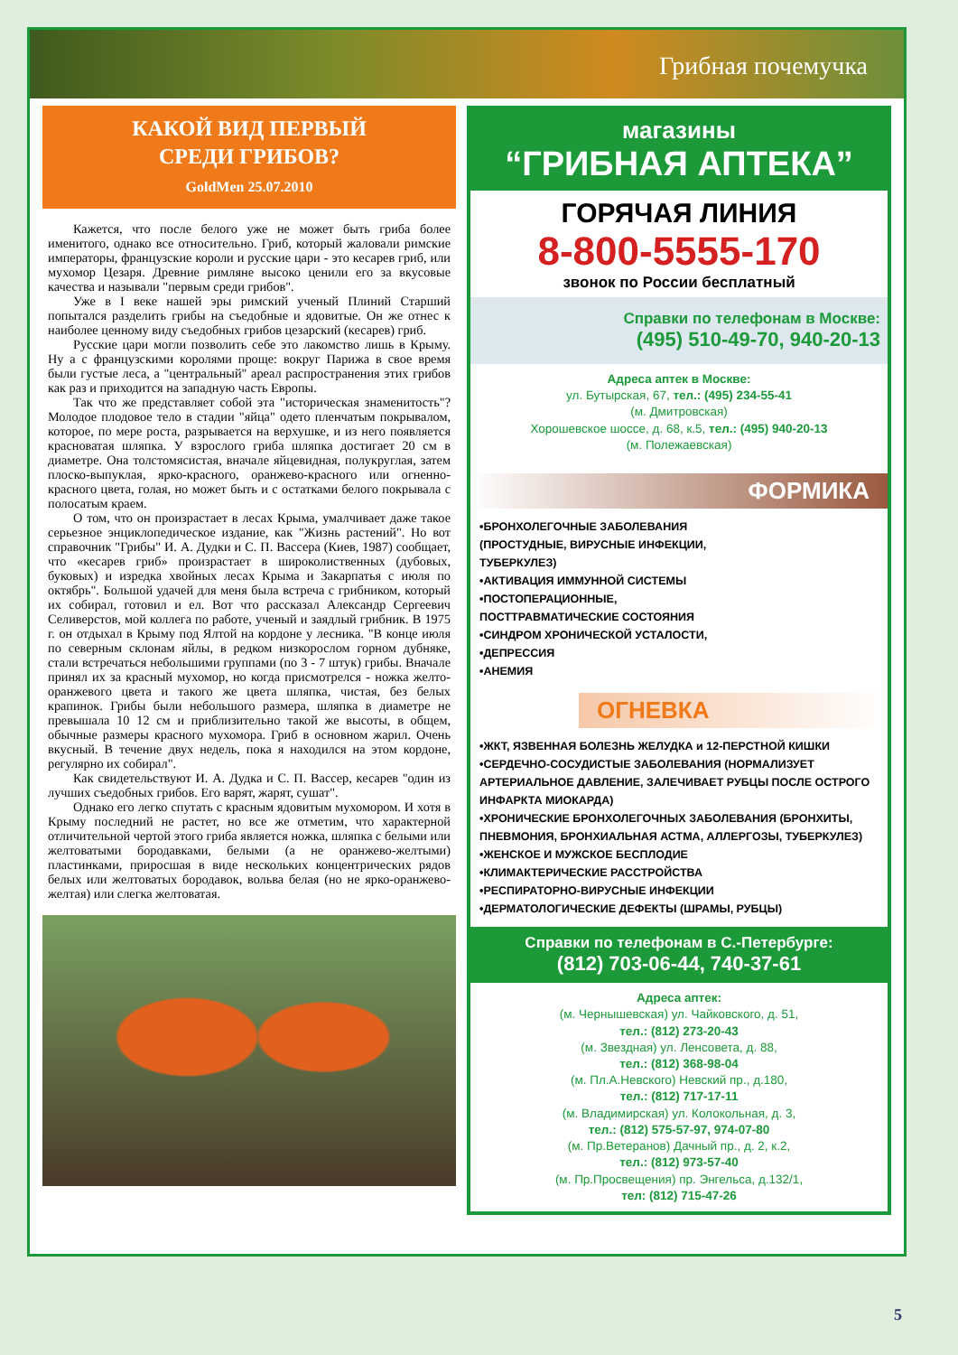Грибная почемучка
КАКОЙ ВИД ПЕРВЫЙ
СРЕДИ ГРИБОВ?
GoldMen 25.07.2010
Кажется, что после белого уже не может быть гриба более именитого, однако все относительно. Гриб, который жаловали римские императоры, французские короли и русские цари - это кесарев гриб, или мухомор Цезаря. Древние римляне высоко ценили его за вкусовые качества и называли "первым среди грибов".
Уже в I веке нашей эры римский ученый Плиний Старший попытался разделить грибы на съедобные и ядовитые. Он же отнес к наиболее ценному виду съедобных грибов цезарский (кесарев) гриб.
Русские цари могли позволить себе это лакомство лишь в Крыму. Ну а с французскими королями проще: вокруг Парижа в свое время были густые леса, а "центральный" ареал распространения этих грибов как раз и приходится на западную часть Европы.
Так что же представляет собой эта "историческая знаменитость"? Молодое плодовое тело в стадии "яйца" одето пленчатым покрывалом, которое, по мере роста, разрывается на верхушке, и из него появляется красноватая шляпка. У взрослого гриба шляпка достигает 20 см в диаметре. Она толстомясистая, вначале яйцевидная, полукруглая, затем плоско-выпуклая, ярко-красного, оранжево-красного или огненно-красного цвета, голая, но может быть и с остатками белого покрывала с полосатым краем.
О том, что он произрастает в лесах Крыма, умалчивает даже такое серьезное энциклопедическое издание, как "Жизнь растений". Но вот справочник "Грибы" И. А. Дудки и С. П. Вассера (Киев, 1987) сообщает, что «кесарев гриб» произрастает в широколиственных (дубовых, буковых) и изредка хвойных лесах Крыма и Закарпатья с июля по октябрь". Большой удачей для меня была встреча с грибником, который их собирал, готовил и ел. Вот что рассказал Александр Сергеевич Селиверстов, мой коллега по работе, ученый и заядлый грибник. В 1975 г. он отдыхал в Крыму под Ялтой на кордоне у лесника. "В конце июля по северным склонам яйлы, в редком низкорослом горном дубняке, стали встречаться небольшими группами (по 3 - 7 штук) грибы. Вначале принял их за красный мухомор, но когда присмотрелся - ножка желто-оранжевого цвета и такого же цвета шляпка, чистая, без белых крапинок. Грибы были небольшого размера, шляпка в диаметре не превышала 10 12 см и приблизительно такой же высоты, в общем, обычные размеры красного мухомора. Гриб в основном жарил. Очень вкусный. В течение двух недель, пока я находился на этом кордоне, регулярно их собирал".
Как свидетельствуют И. А. Дудка и С. П. Вассер, кесарев "один из лучших съедобных грибов. Его варят, жарят, сушат".
Однако его легко спутать с красным ядовитым мухомором. И хотя в Крыму последний не растет, но все же отметим, что характерной отличительной чертой этого гриба является ножка, шляпка с белыми или желтоватыми бородавками, белыми (а не оранжево-желтыми) пластинками, приросшая в виде нескольких концентрических рядов белых или желтоватых бородавок, вольва белая (но не ярко-оранжево-желтая) или слегка желтоватая.
магазины
“ГРИБНАЯ АПТЕКА”
ГОРЯЧАЯ ЛИНИЯ
8-800-5555-170
звонок по России бесплатный
Справки по телефонам в Москве:
(495) 510-49-70, 940-20-13
Адреса аптек в Москве:
ул. Бутырская, 67, тел.: (495) 234-55-41
(м. Дмитровская)
Хорошевское шоссе, д. 68, к.5, тел.: (495) 940-20-13
(м. Полежаевская)
ФОРМИКА
•БРОНХОЛЕГОЧНЫЕ ЗАБОЛЕВАНИЯ
(ПРОСТУДНЫЕ, ВИРУСНЫЕ ИНФЕКЦИИ,
ТУБЕРКУЛЕЗ)
•АКТИВАЦИЯ ИММУННОЙ СИСТЕМЫ
•ПОСТОПЕРАЦИОННЫЕ,
ПОСТТРАВМАТИЧЕСКИЕ СОСТОЯНИЯ
•СИНДРОМ ХРОНИЧЕСКОЙ УСТАЛОСТИ,
•ДЕПРЕССИЯ
•АНЕМИЯ
ОГНЕВКА
•ЖКТ, ЯЗВЕННАЯ БОЛЕЗНЬ ЖЕЛУДКА и 12-ПЕРСТНОЙ КИШКИ
•СЕРДЕЧНО-СОСУДИСТЫЕ ЗАБОЛЕВАНИЯ (НОРМАЛИЗУЕТ АРТЕРИАЛЬНОЕ ДАВЛЕНИЕ, ЗАЛЕЧИВАЕТ РУБЦЫ ПОСЛЕ ОСТРОГО ИНФАРКТА МИОКАРДА)
•ХРОНИЧЕСКИЕ БРОНХОЛЕГОЧНЫХ ЗАБОЛЕВАНИЯ (БРОНХИТЫ, ПНЕВМОНИЯ, БРОНХИАЛЬНАЯ АСТМА, АЛЛЕРГОЗЫ, ТУБЕРКУЛЕЗ)
•ЖЕНСКОЕ И МУЖСКОЕ БЕСПЛОДИЕ
•КЛИМАКТЕРИЧЕСКИЕ РАССТРОЙСТВА
•РЕСПИРАТОРНО-ВИРУСНЫЕ ИНФЕКЦИИ
•ДЕРМАТОЛОГИЧЕСКИЕ ДЕФЕКТЫ (ШРАМЫ, РУБЦЫ)
Справки по телефонам в С.-Петербурге:
(812) 703-06-44, 740-37-61
Адреса аптек:
(м. Чернышевская) ул. Чайковского, д. 51,
тел.: (812) 273-20-43
(м. Звездная) ул. Ленсовета, д. 88,
тел.: (812) 368-98-04
(м. Пл.А.Невского) Невский пр., д.180,
тел.: (812) 717-17-11
(м. Владимирская) ул. Колокольная, д. 3,
тел.: (812) 575-57-97, 974-07-80
(м. Пр.Ветеранов) Дачный пр., д. 2, к.2,
тел.: (812) 973-57-40
(м. Пр.Просвещения) пр. Энгельса, д.132/1,
тел: (812) 715-47-26
5